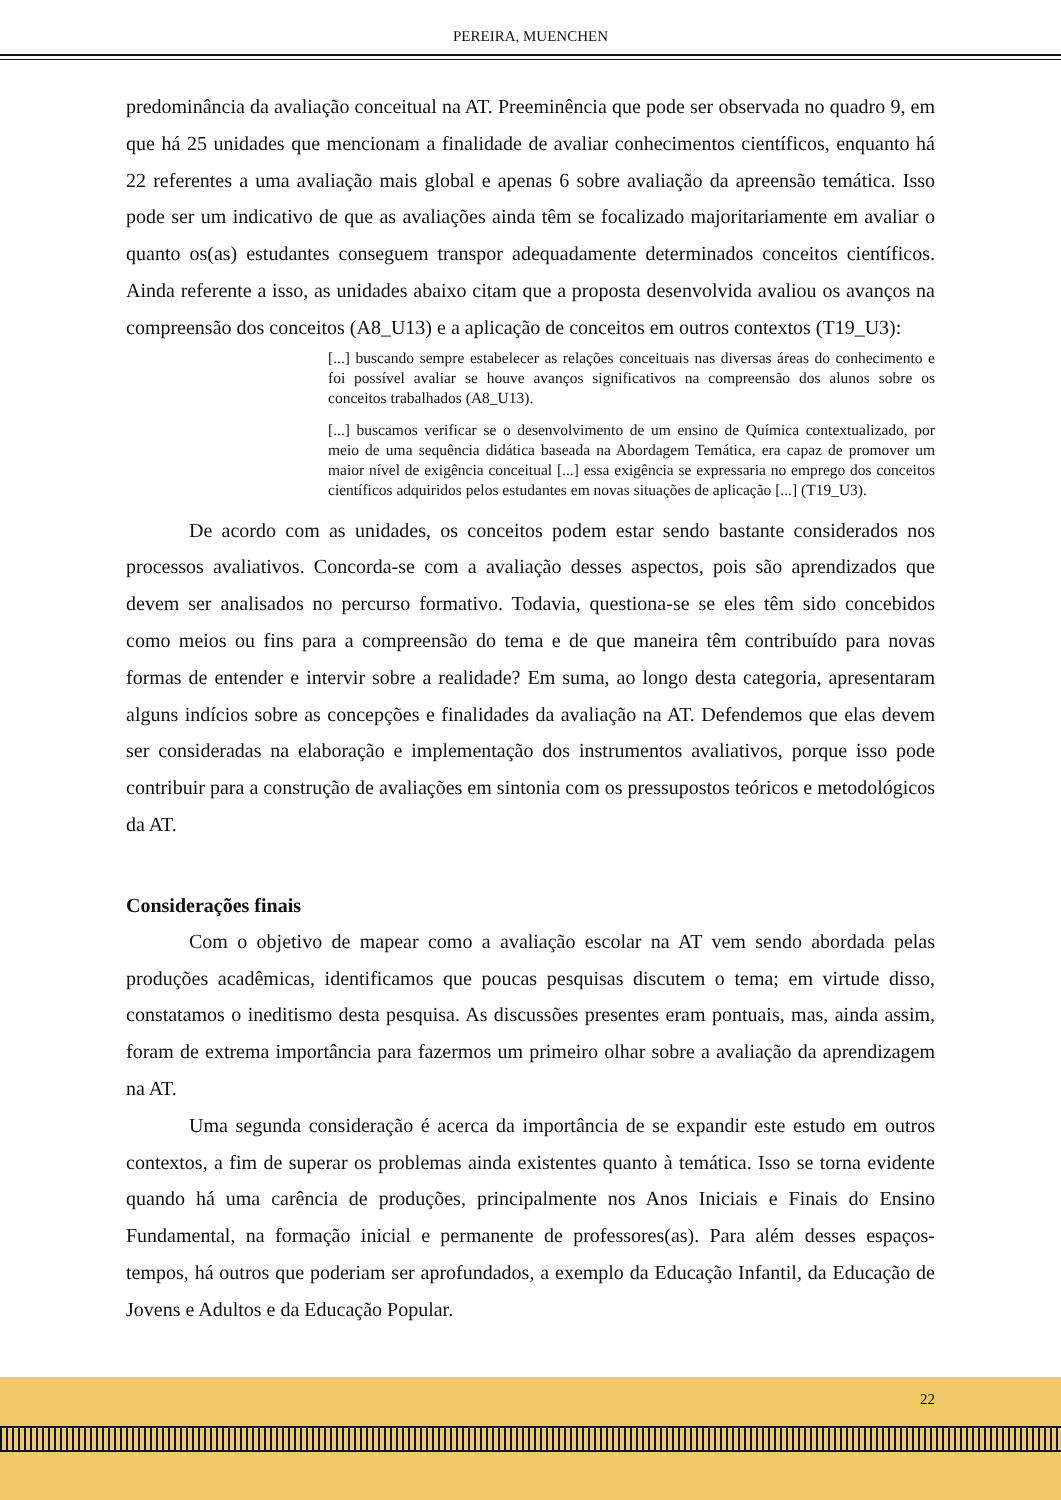PEREIRA, MUENCHEN
predominância da avaliação conceitual na AT. Preeminência que pode ser observada no quadro 9, em que há 25 unidades que mencionam a finalidade de avaliar conhecimentos científicos, enquanto há 22 referentes a uma avaliação mais global e apenas 6 sobre avaliação da apreensão temática. Isso pode ser um indicativo de que as avaliações ainda têm se focalizado majoritariamente em avaliar o quanto os(as) estudantes conseguem transpor adequadamente determinados conceitos científicos. Ainda referente a isso, as unidades abaixo citam que a proposta desenvolvida avaliou os avanços na compreensão dos conceitos (A8_U13) e a aplicação de conceitos em outros contextos (T19_U3):
[...] buscando sempre estabelecer as relações conceituais nas diversas áreas do conhecimento e foi possível avaliar se houve avanços significativos na compreensão dos alunos sobre os conceitos trabalhados (A8_U13).
[...] buscamos verificar se o desenvolvimento de um ensino de Química contextualizado, por meio de uma sequência didática baseada na Abordagem Temática, era capaz de promover um maior nível de exigência conceitual [...] essa exigência se expressaria no emprego dos conceitos científicos adquiridos pelos estudantes em novas situações de aplicação [...] (T19_U3).
De acordo com as unidades, os conceitos podem estar sendo bastante considerados nos processos avaliativos. Concorda-se com a avaliação desses aspectos, pois são aprendizados que devem ser analisados no percurso formativo. Todavia, questiona-se se eles têm sido concebidos como meios ou fins para a compreensão do tema e de que maneira têm contribuído para novas formas de entender e intervir sobre a realidade? Em suma, ao longo desta categoria, apresentaram alguns indícios sobre as concepções e finalidades da avaliação na AT. Defendemos que elas devem ser consideradas na elaboração e implementação dos instrumentos avaliativos, porque isso pode contribuir para a construção de avaliações em sintonia com os pressupostos teóricos e metodológicos da AT.
Considerações finais
Com o objetivo de mapear como a avaliação escolar na AT vem sendo abordada pelas produções acadêmicas, identificamos que poucas pesquisas discutem o tema; em virtude disso, constatamos o ineditismo desta pesquisa. As discussões presentes eram pontuais, mas, ainda assim, foram de extrema importância para fazermos um primeiro olhar sobre a avaliação da aprendizagem na AT.
Uma segunda consideração é acerca da importância de se expandir este estudo em outros contextos, a fim de superar os problemas ainda existentes quanto à temática. Isso se torna evidente quando há uma carência de produções, principalmente nos Anos Iniciais e Finais do Ensino Fundamental, na formação inicial e permanente de professores(as). Para além desses espaços-tempos, há outros que poderiam ser aprofundados, a exemplo da Educação Infantil, da Educação de Jovens e Adultos e da Educação Popular.
22